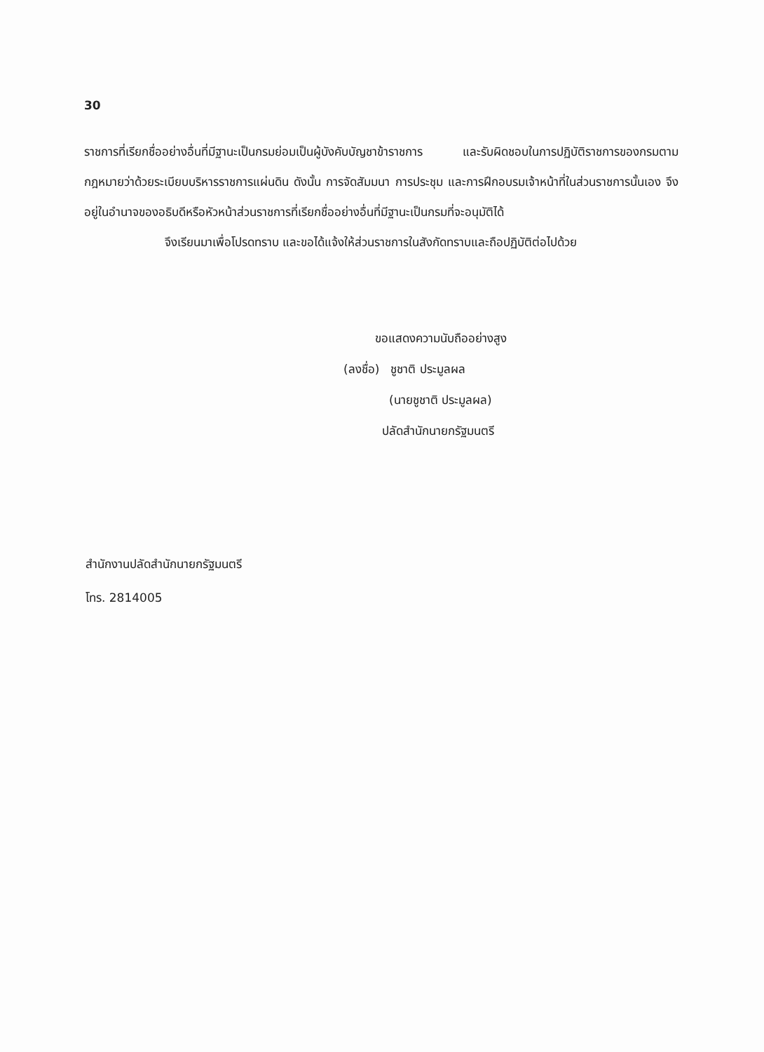30
ราชการที่เรียกชื่ออย่างอื่นที่มีฐานะเป็นกรมย่อมเป็นผู้บังคับบัญชาข้าราชการ และรับผิดชอบในการปฏิบัติราชการของกรมตามกฎหมายว่าด้วยระเบียบบริหารราชการแผ่นดิน ดังนั้น การจัดสัมมนา การประชุม และการฝึกอบรมเจ้าหน้าที่ในส่วนราชการนั้นเอง จึงอยู่ในอำนาจของอธิบดีหรือหัวหน้าส่วนราชการที่เรียกชื่ออย่างอื่นที่มีฐานะเป็นกรมที่จะอนุมัติได้
จึงเรียนมาเพื่อโปรดทราบ และขอได้แจ้งให้ส่วนราชการในสังกัดทราบและถือปฏิบัติต่อไปด้วย
ขอแสดงความนับถืออย่างสูง
(ลงชื่อ) ชูชาติ ประมูลผล
(นายชูชาติ ประมูลผล)
ปลัดสำนักนายกรัฐมนตรี
สำนักงานปลัดสำนักนายกรัฐมนตรี
โทร. 2814005